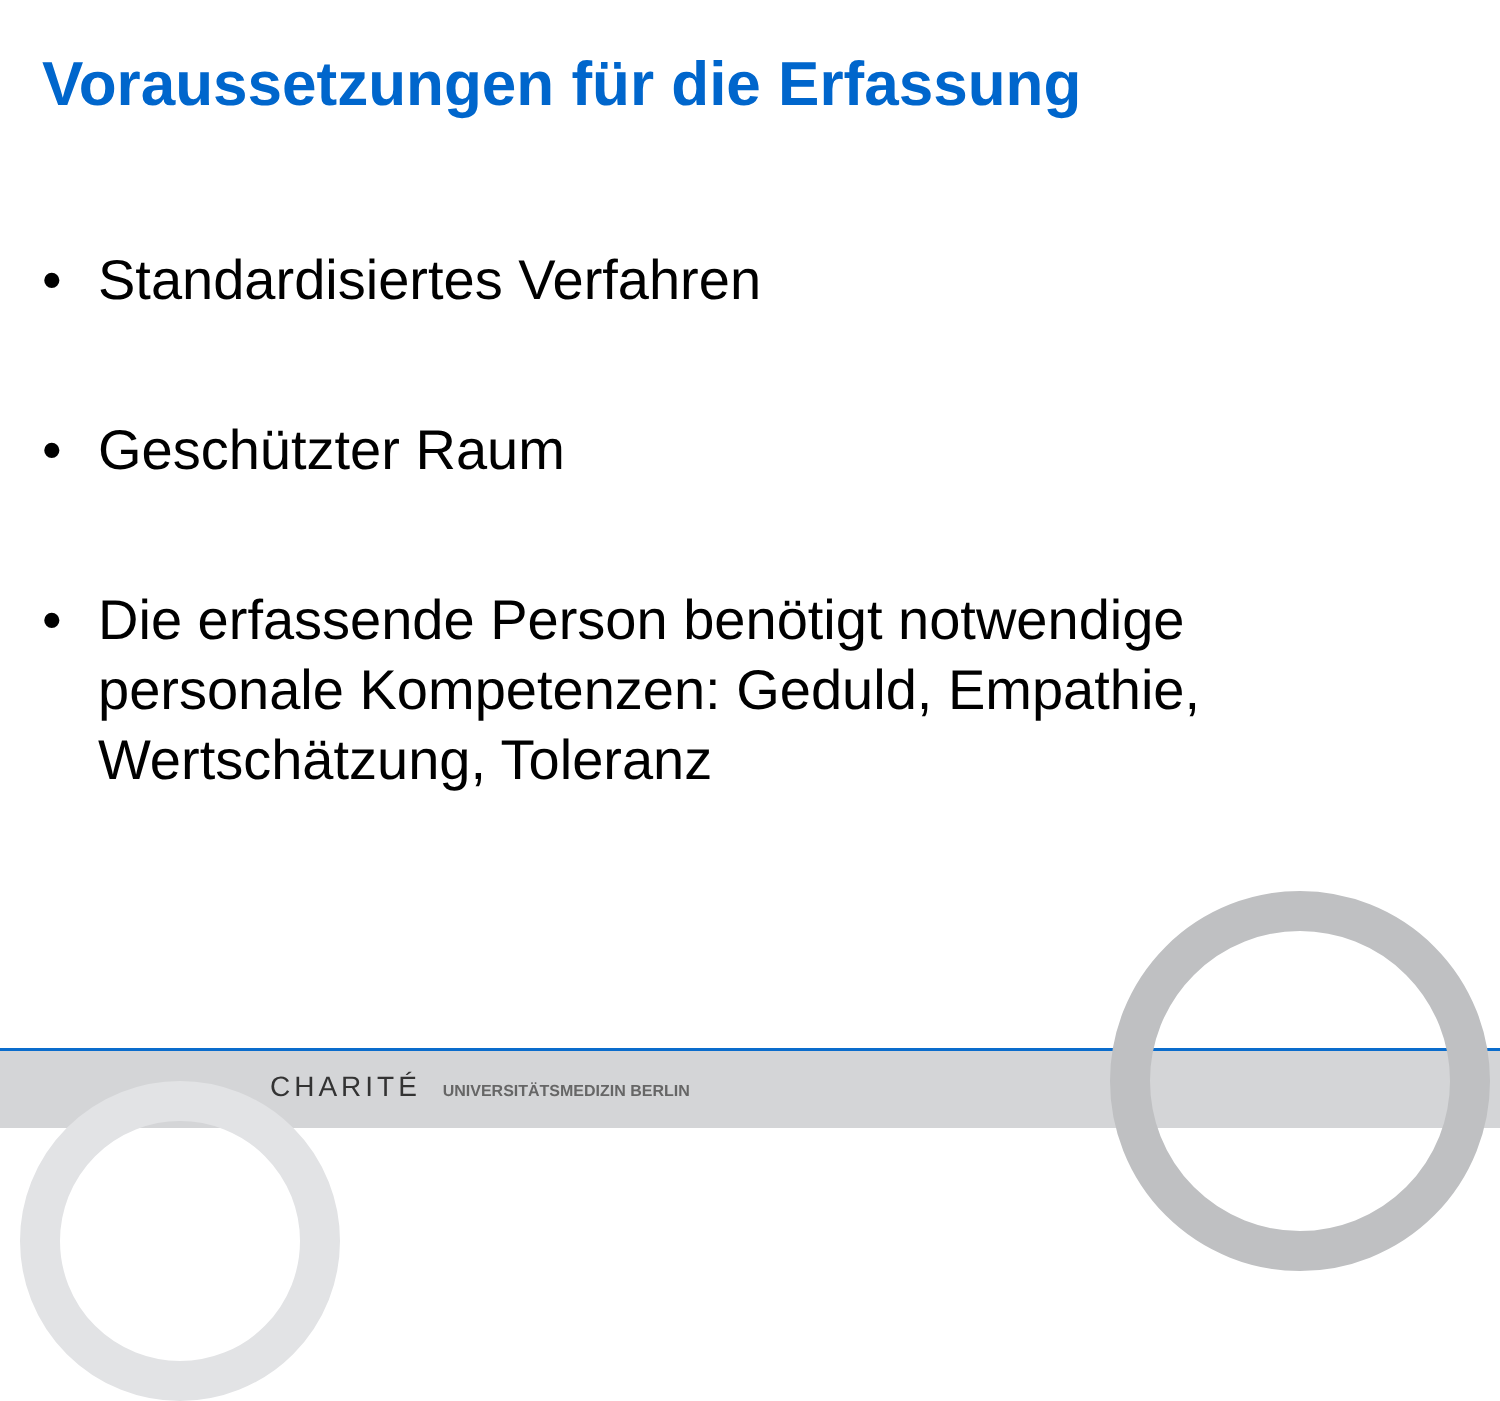Voraussetzungen für die Erfassung
• Standardisiertes Verfahren
• Geschützter Raum
• Die erfassende Person benötigt notwendige personale Kompetenzen: Geduld, Empathie, Wertschätzung, Toleranz
CHARITÉ UNIVERSITÄTSMEDIZIN BERLIN